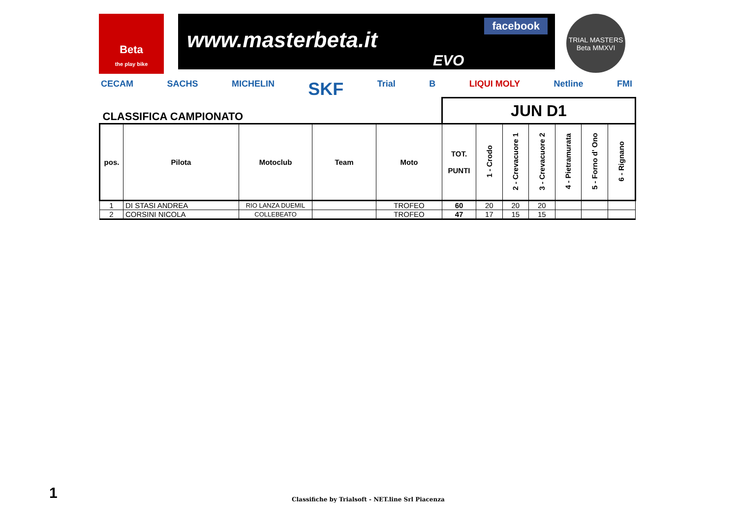Beta
the play bike
www.masterbeta.it
facebook
EVO
TRIAL MASTERS Beta MMXVI
CECAM SACHS MICHELIN SKF Trial B LIQUI MOLY Netline FMI
| CLASSIFICA CAMPIONATO | | | | | JUN D1 | | | | | | |
| pos. | Pilota | Motoclub | Team | Moto | TOT. PUNTI | 1 - Crodo | 2 - Crevacuore 1 | 3 - Crevacuore 2 | 4 - Pietramurata | 5 - Forno d' Ono | 6 - Rignano |
| 1 | DI STASI ANDREA | RIO LANZA DUEMIL | | TROFEO | 60 | 20 | 20 | 20 | | | |
| 2 | CORSINI NICOLA | COLLEBEATO | | TROFEO | 47 | 17 | 15 | 15 | | | |
1
Classifiche by Trialsoft - NET.line Srl Piacenza